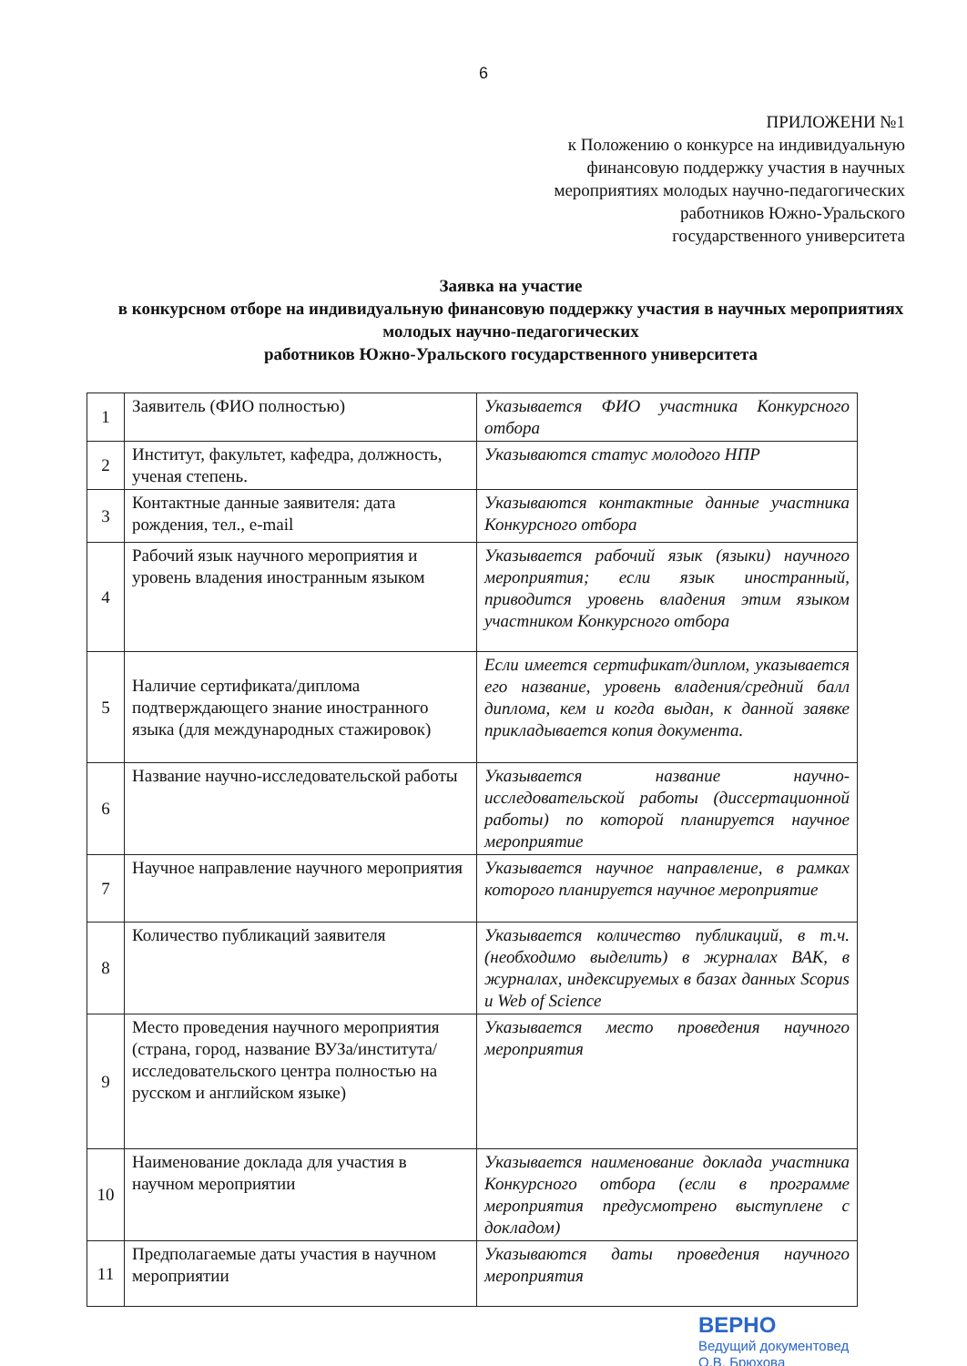6
ПРИЛОЖЕНИ №1
к Положению о конкурсе на индивидуальную
финансовую поддержку участия в научных
мероприятиях молодых научно-педагогических
работников Южно-Уральского
государственного университета
Заявка на участие
в конкурсном отборе на индивидуальную финансовую поддержку участия в научных мероприятиях молодых научно-педагогических
работников Южно-Уральского государственного университета
| 1 | Заявитель (ФИО полностью) | Указывается ФИО участника Конкурсного отбора |
| 2 | Институт, факультет, кафедра, должность, ученая степень. | Указываются статус молодого НПР |
| 3 | Контактные данные заявителя: дата рождения, тел., e-mail | Указываются контактные данные участника Конкурсного отбора |
| 4 | Рабочий язык научного мероприятия и уровень владения иностранным языком | Указывается рабочий язык (языки) научного мероприятия; если язык иностранный, приводится уровень владения этим языком участником Конкурсного отбора |
| 5 | Наличие сертификата/диплома подтверждающего знание иностранного языка (для международных стажировок) | Если имеется сертификат/диплом, указывается его название, уровень владения/средний балл диплома, кем и когда выдан, к данной заявке прикладывается копия документа. |
| 6 | Название научно-исследовательской работы | Указывается название научно-исследовательской работы (диссертационной работы) по которой планируется научное мероприятие |
| 7 | Научное направление научного мероприятия | Указывается научное направление, в рамках которого планируется научное мероприятие |
| 8 | Количество публикаций заявителя | Указывается количество публикаций, в т.ч. (необходимо выделить) в журналах ВАК, в журналах, индексируемых в базах данных Scopus и Web of Science |
| 9 | Место проведения научного мероприятия (страна, город, название ВУЗа/института/исследовательского центра полностью на русском и английском языке) | Указывается место проведения научного мероприятия |
| 10 | Наименование доклада для участия в научном мероприятии | Указывается наименование доклада участника Конкурсного отбора (если в программе мероприятия предусмотрено выступлене с докладом) |
| 11 | Предполагаемые даты участия в научном мероприятии | Указываются даты проведения научного мероприятия |
ВЕРНО
Ведущий документовед
О.В. Брюхова